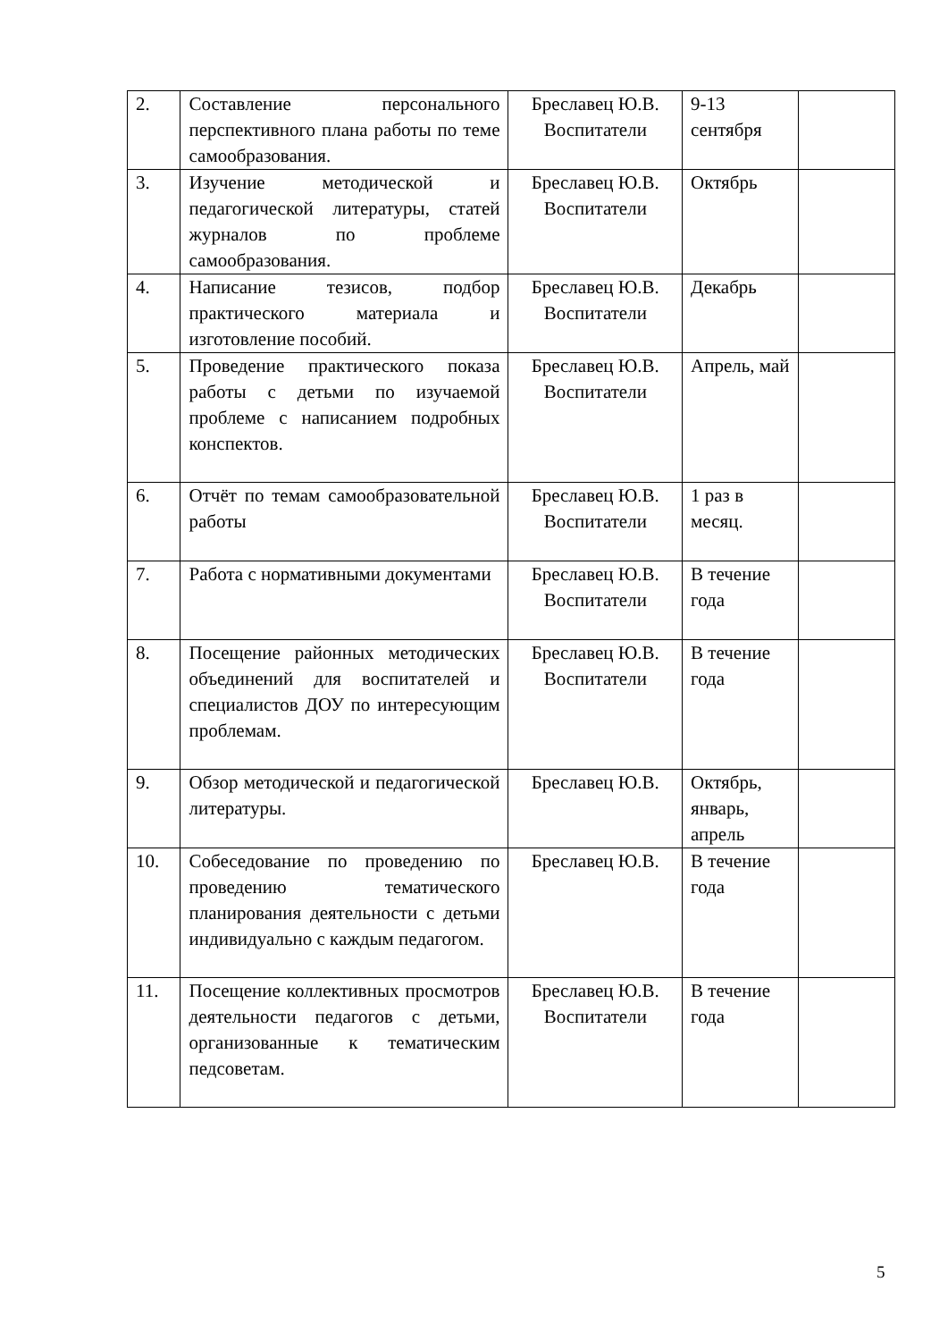| 2. | Составление персонального перспективного плана работы по теме самообразования. | Бреславец Ю.В. Воспитатели | 9-13 сентября | |
| 3. | Изучение методической и педагогической литературы, статей журналов по проблеме самообразования. | Бреславец Ю.В. Воспитатели | Октябрь | |
| 4. | Написание тезисов, подбор практического материала и изготовление пособий. | Бреславец Ю.В. Воспитатели | Декабрь | |
| 5. | Проведение практического показа работы с детьми по изучаемой проблеме с написанием подробных конспектов. | Бреславец Ю.В. Воспитатели | Апрель, май | |
| 6. | Отчёт по темам самообразовательной работы | Бреславец Ю.В. Воспитатели | 1 раз в месяц. | |
| 7. | Работа с нормативными документами | Бреславец Ю.В. Воспитатели | В течение года | |
| 8. | Посещение районных методических объединений для воспитателей и специалистов ДОУ по интересующим проблемам. | Бреславец Ю.В. Воспитатели | В течение года | |
| 9. | Обзор методической и педагогической литературы. | Бреславец Ю.В. | Октябрь, январь, апрель | |
| 10. | Собеседование по проведению по проведению тематического планирования деятельности с детьми индивидуально с каждым педагогом. | Бреславец Ю.В. | В течение года | |
| 11. | Посещение коллективных просмотров деятельности педагогов с детьми, организованные к тематическим педсоветам. | Бреславец Ю.В. Воспитатели | В течение года | |
5